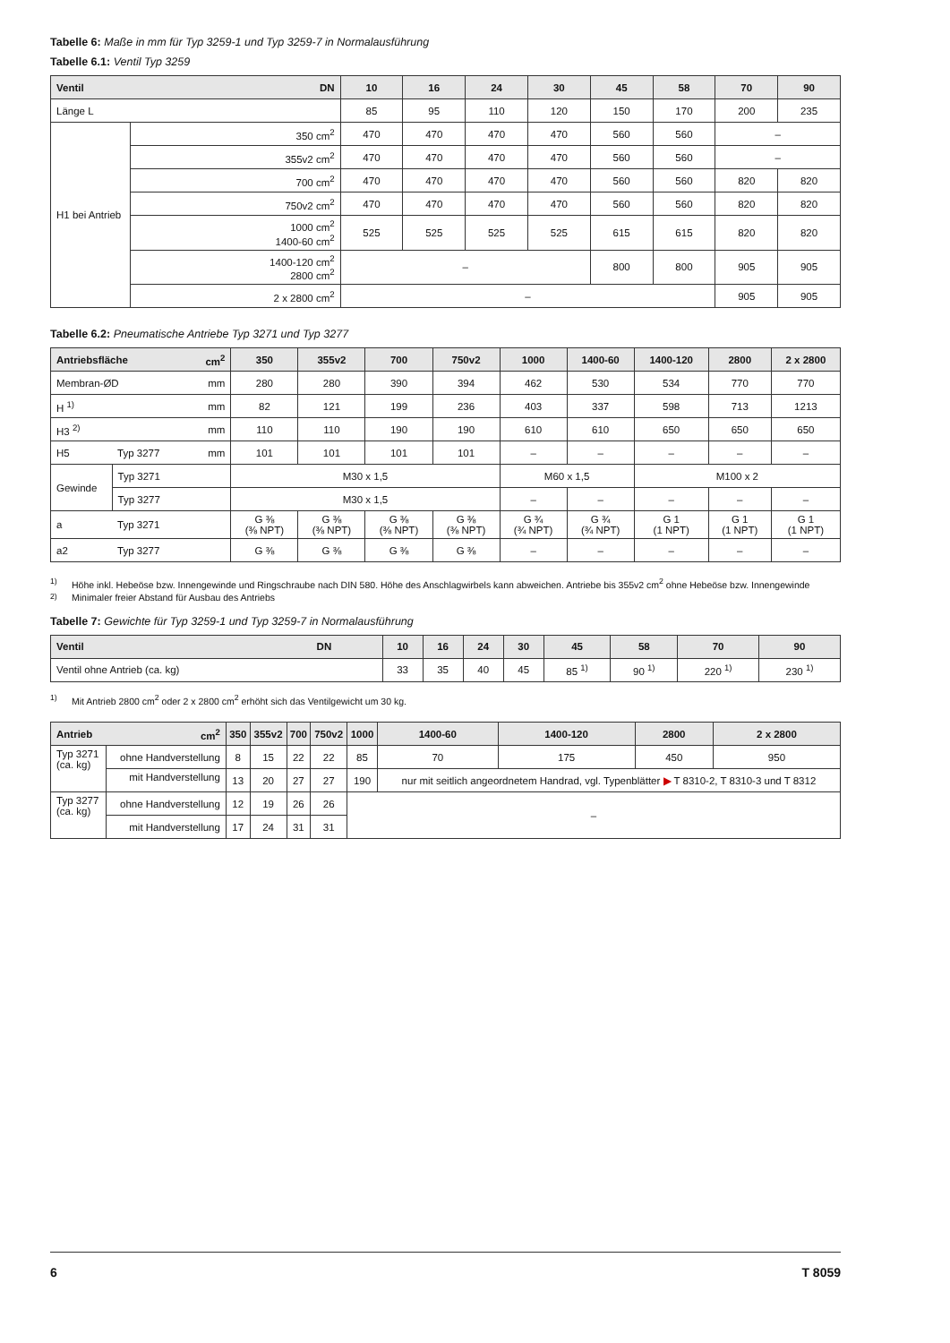Tabelle 6: Maße in mm für Typ 3259-1 und Typ 3259-7 in Normalausführung
Tabelle 6.1: Ventil Typ 3259
| Ventil | DN | 10 | 16 | 24 | 30 | 45 | 58 | 70 | 90 |
| --- | --- | --- | --- | --- | --- | --- | --- | --- | --- |
| Länge L | | 85 | 95 | 110 | 120 | 150 | 170 | 200 | 235 |
| H1 bei Antrieb | 350 cm<sup>2</sup> | 470 | 470 | 470 | 470 | 560 | 560 | – | |
| | 355v2 cm<sup>2</sup> | 470 | 470 | 470 | 470 | 560 | 560 | – | |
| | 700 cm<sup>2</sup> | 470 | 470 | 470 | 470 | 560 | 560 | 820 | 820 |
| | 750v2 cm<sup>2</sup> | 470 | 470 | 470 | 470 | 560 | 560 | 820 | 820 |
| | 1000 cm<sup>2</sup> 1400-60 cm<sup>2</sup> | 525 | 525 | 525 | 525 | 615 | 615 | 820 | 820 |
| | 1400-120 cm<sup>2</sup> 2800 cm<sup>2</sup> | – | | | | 800 | 800 | 905 | 905 |
| | 2 x 2800 cm<sup>2</sup> | – | | | | | | 905 | 905 |
Tabelle 6.2: Pneumatische Antriebe Typ 3271 und Typ 3277
| Antriebsfläche | | cm<sup>2</sup> | 350 | 355v2 | 700 | 750v2 | 1000 | 1400-60 | 1400-120 | 2800 | 2 x 2800 |
| --- | --- | --- | --- | --- | --- | --- | --- | --- | --- | --- | --- |
| Membran-ØD | | mm | 280 | 280 | 390 | 394 | 462 | 530 | 534 | 770 | 770 |
| H <sup>1)</sup> | | mm | 82 | 121 | 199 | 236 | 403 | 337 | 598 | 713 | 1213 |
| H3 <sup>2)</sup> | | mm | 110 | 110 | 190 | 190 | 610 | 610 | 650 | 650 | 650 |
| H5 | Typ 3277 | mm | 101 | 101 | 101 | 101 | – | – | – | – | – |
| Gewinde | Typ 3271 | | M30 x 1,5 | | | | M60 x 1,5 | | M100 x 2 | | |
| | Typ 3277 | | M30 x 1,5 | | | | – | – | – | – | – |
| a | Typ 3271 | | G ⅜ (⅜ NPT) | G ⅜ (⅜ NPT) | G ⅜ (⅜ NPT) | G ⅜ (⅜ NPT) | G ¾ (¾ NPT) | G ¾ (¾ NPT) | G 1 (1 NPT) | G 1 (1 NPT) | G 1 (1 NPT) |
| a2 | Typ 3277 | | G ⅜ | G ⅜ | G ⅜ | G ⅜ | – | – | – | – | – |
<sup>1)</sup> Höhe inkl. Hebeöse bzw. Innengewinde und Ringschraube nach DIN 580. Höhe des Anschlagwirbels kann abweichen. Antriebe bis 355v2 cm<sup>2</sup> ohne Hebeöse bzw. Innengewinde
<sup>2)</sup> Minimaler freier Abstand für Ausbau des Antriebs
Tabelle 7: Gewichte für Typ 3259-1 und Typ 3259-7 in Normalausführung
| Ventil | DN | 10 | 16 | 24 | 30 | 45 | 58 | 70 | 90 |
| --- | --- | --- | --- | --- | --- | --- | --- | --- | --- |
| Ventil ohne Antrieb (ca. kg) | | 33 | 35 | 40 | 45 | 85 <sup>1)</sup> | 90 <sup>1)</sup> | 220 <sup>1)</sup> | 230 <sup>1)</sup> |
<sup>1)</sup> Mit Antrieb 2800 cm<sup>2</sup> oder 2 x 2800 cm<sup>2</sup> erhöht sich das Ventilgewicht um 30 kg.
| Antrieb | cm<sup>2</sup> | 350 | 355v2 | 700 | 750v2 | 1000 | 1400-60 | 1400-120 | 2800 | 2 x 2800 |
| --- | --- | --- | --- | --- | --- | --- | --- | --- | --- | --- |
| Typ 3271 (ca. kg) | ohne Handverstellung | 8 | 15 | 22 | 22 | 85 | 70 | 175 | 450 | 950 |
| | mit Handverstellung | 13 | 20 | 27 | 27 | 190 | nur mit seitlich angeordnetem Handrad, vgl. Typenblätter ▶ T 8310-2, T 8310-3 und T 8312 | | | |
| Typ 3277 (ca. kg) | ohne Handverstellung | 12 | 19 | 26 | 26 | – | | | | |
| | mit Handverstellung | 17 | 24 | 31 | 31 | | | | | |
6 T 8059